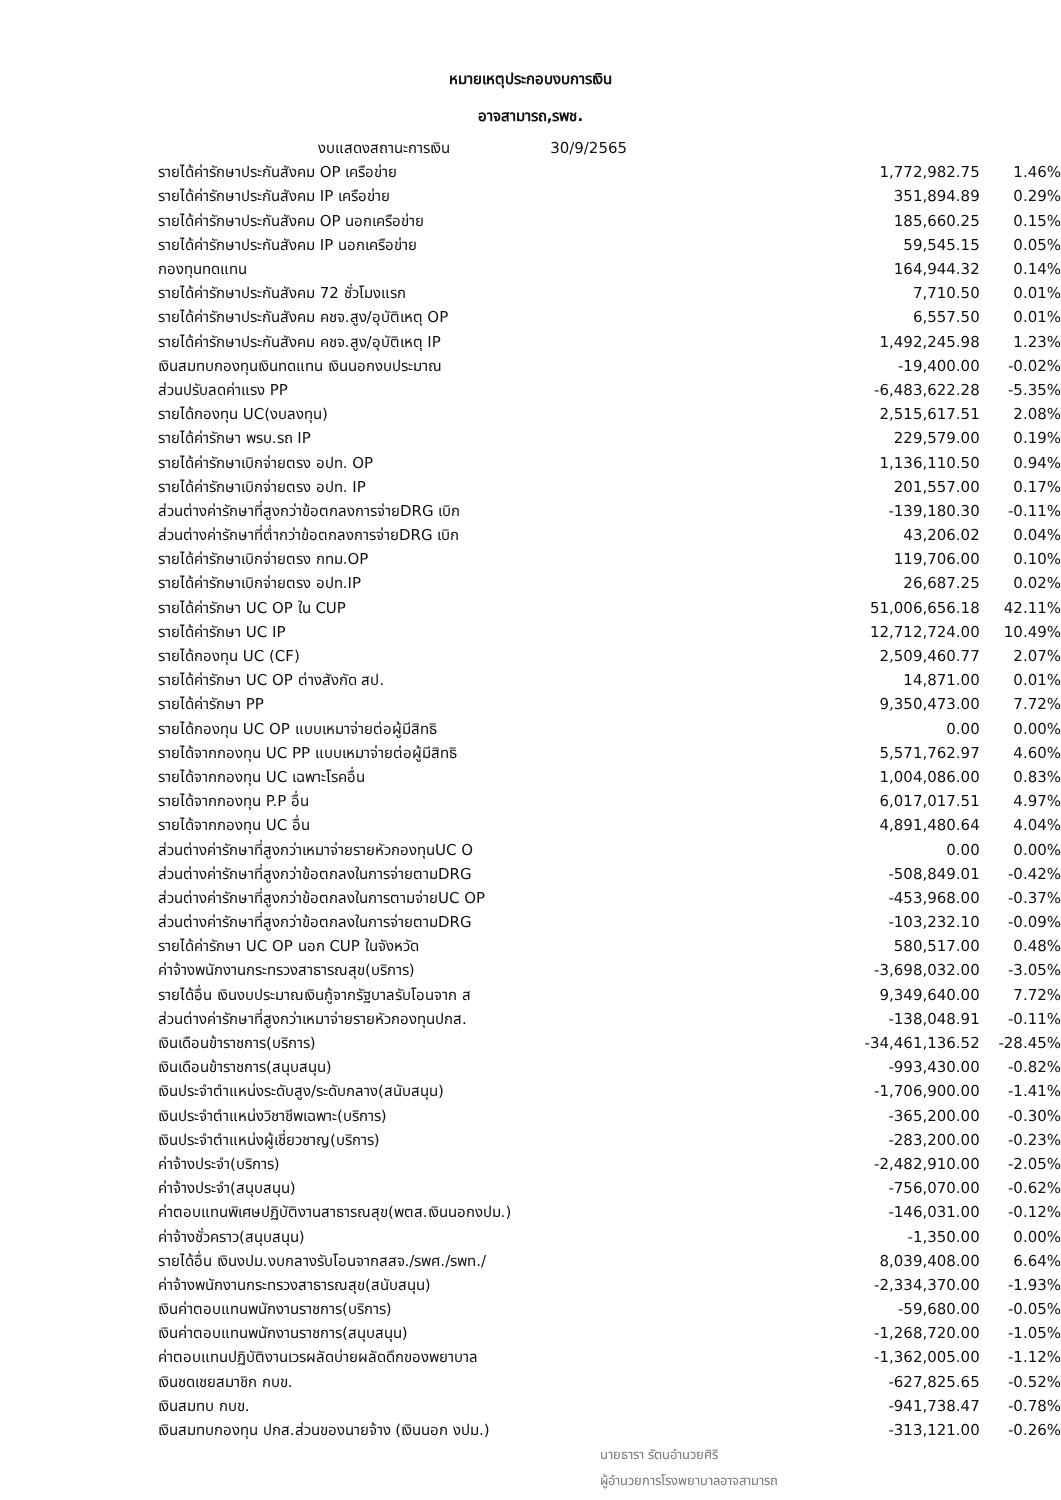หมายเหตุประกอบงบการเงิน
อาจสามารถ,รพช.
| งบแสดงสถานะการเงิน 30/9/2565 | | |
| รายได้ค่ารักษาประกันสังคม OP เครือข่าย | 1,772,982.75 | 1.46% |
| รายได้ค่ารักษาประกันสังคม IP เครือข่าย | 351,894.89 | 0.29% |
| รายได้ค่ารักษาประกันสังคม OP นอกเครือข่าย | 185,660.25 | 0.15% |
| รายได้ค่ารักษาประกันสังคม IP นอกเครือข่าย | 59,545.15 | 0.05% |
| กองทุนทดแทน | 164,944.32 | 0.14% |
| รายได้ค่ารักษาประกันสังคม 72 ชั่วโมงแรก | 7,710.50 | 0.01% |
| รายได้ค่ารักษาประกันสังคม คชจ.สูง/อุบัติเหตุ OP | 6,557.50 | 0.01% |
| รายได้ค่ารักษาประกันสังคม คชจ.สูง/อุบัติเหตุ IP | 1,492,245.98 | 1.23% |
| เงินสมทบกองทุนเงินทดแทน เงินนอกงบประมาณ | -19,400.00 | -0.02% |
| ส่วนปรับลดค่าแรง PP | -6,483,622.28 | -5.35% |
| รายได้กองทุน UC(งบลงทุน) | 2,515,617.51 | 2.08% |
| รายได้ค่ารักษา พรบ.รถ IP | 229,579.00 | 0.19% |
| รายได้ค่ารักษาเบิกจ่ายตรง อปท. OP | 1,136,110.50 | 0.94% |
| รายได้ค่ารักษาเบิกจ่ายตรง อปท. IP | 201,557.00 | 0.17% |
| ส่วนต่างค่ารักษาที่สูงกว่าข้อตกลงการจ่ายDRG เบิก | -139,180.30 | -0.11% |
| ส่วนต่างค่ารักษาที่ต่ำกว่าข้อตกลงการจ่ายDRG เบิก | 43,206.02 | 0.04% |
| รายได้ค่ารักษาเบิกจ่ายตรง กทม.OP | 119,706.00 | 0.10% |
| รายได้ค่ารักษาเบิกจ่ายตรง อปท.IP | 26,687.25 | 0.02% |
| รายได้ค่ารักษา UC OP ใน CUP | 51,006,656.18 | 42.11% |
| รายได้ค่ารักษา UC IP | 12,712,724.00 | 10.49% |
| รายได้กองทุน UC (CF) | 2,509,460.77 | 2.07% |
| รายได้ค่ารักษา UC OP ต่างสังกัด สป. | 14,871.00 | 0.01% |
| รายได้ค่ารักษา PP | 9,350,473.00 | 7.72% |
| รายได้กองทุน UC OP แบบเหมาจ่ายต่อผู้มีสิทธิ | 0.00 | 0.00% |
| รายได้จากกองทุน UC PP แบบเหมาจ่ายต่อผู้มีสิทธิ | 5,571,762.97 | 4.60% |
| รายได้จากกองทุน UC เฉพาะโรคอื่น | 1,004,086.00 | 0.83% |
| รายได้จากกองทุน P.P อื่น | 6,017,017.51 | 4.97% |
| รายได้จากกองทุน UC อื่น | 4,891,480.64 | 4.04% |
| ส่วนต่างค่ารักษาที่สูงกว่าเหมาจ่ายรายหัวกองทุนUC O | 0.00 | 0.00% |
| ส่วนต่างค่ารักษาที่สูงกว่าข้อตกลงในการจ่ายตามDRG | -508,849.01 | -0.42% |
| ส่วนต่างค่ารักษาที่สูงกว่าข้อตกลงในการตามจ่ายUC OP | -453,968.00 | -0.37% |
| ส่วนต่างค่ารักษาที่สูงกว่าข้อตกลงในการจ่ายตามDRG | -103,232.10 | -0.09% |
| รายได้ค่ารักษา UC OP นอก CUP ในจังหวัด | 580,517.00 | 0.48% |
| ค่าจ้างพนักงานกระทรวงสาธารณสุข(บริการ) | -3,698,032.00 | -3.05% |
| รายได้อื่น เงินงบประมาณเงินกู้จากรัฐบาลรับโอนจาก ส | 9,349,640.00 | 7.72% |
| ส่วนต่างค่ารักษาที่สูงกว่าเหมาจ่ายรายหัวกองทุนปกส. | -138,048.91 | -0.11% |
| เงินเดือนข้าราชการ(บริการ) | -34,461,136.52 | -28.45% |
| เงินเดือนข้าราชการ(สนุบสนุน) | -993,430.00 | -0.82% |
| เงินประจำตำแหน่งระดับสูง/ระดับกลาง(สนับสนุน) | -1,706,900.00 | -1.41% |
| เงินประจำตำแหน่งวิชาชีพเฉพาะ(บริการ) | -365,200.00 | -0.30% |
| เงินประจำตำแหน่งผู้เชี่ยวชาญ(บริการ) | -283,200.00 | -0.23% |
| ค่าจ้างประจำ(บริการ) | -2,482,910.00 | -2.05% |
| ค่าจ้างประจำ(สนุบสนุน) | -756,070.00 | -0.62% |
| ค่าตอบแทนพิเศษปฏิบัติงานสาธารณสุข(พตส.เงินนอกงปม.) | -146,031.00 | -0.12% |
| ค่าจ้างชั่วคราว(สนุบสนุน) | -1,350.00 | 0.00% |
| รายได้อื่น เงินงปม.งบกลางรับโอนจากสสจ./รพศ./รพท./ | 8,039,408.00 | 6.64% |
| ค่าจ้างพนักงานกระทรวงสาธารณสุข(สนับสนุน) | -2,334,370.00 | -1.93% |
| เงินค่าตอบแทนพนักงานราชการ(บริการ) | -59,680.00 | -0.05% |
| เงินค่าตอบแทนพนักงานราชการ(สนุบสนุน) | -1,268,720.00 | -1.05% |
| ค่าตอบแทนปฏิบัติงานเวรผลัดบ่ายผลัดดึกของพยาบาล | -1,362,005.00 | -1.12% |
| เงินชดเชยสมาชิก กบข. | -627,825.65 | -0.52% |
| เงินสมทบ กบข. | -941,738.47 | -0.78% |
| เงินสมทบกองทุน ปกส.ส่วนของนายจ้าง (เงินนอก งปม.) | -313,121.00 | -0.26% |
นายธารา รัตนอำนวยศิริ
ผู้อำนวยการโรงพยาบาลอาจสามารถ